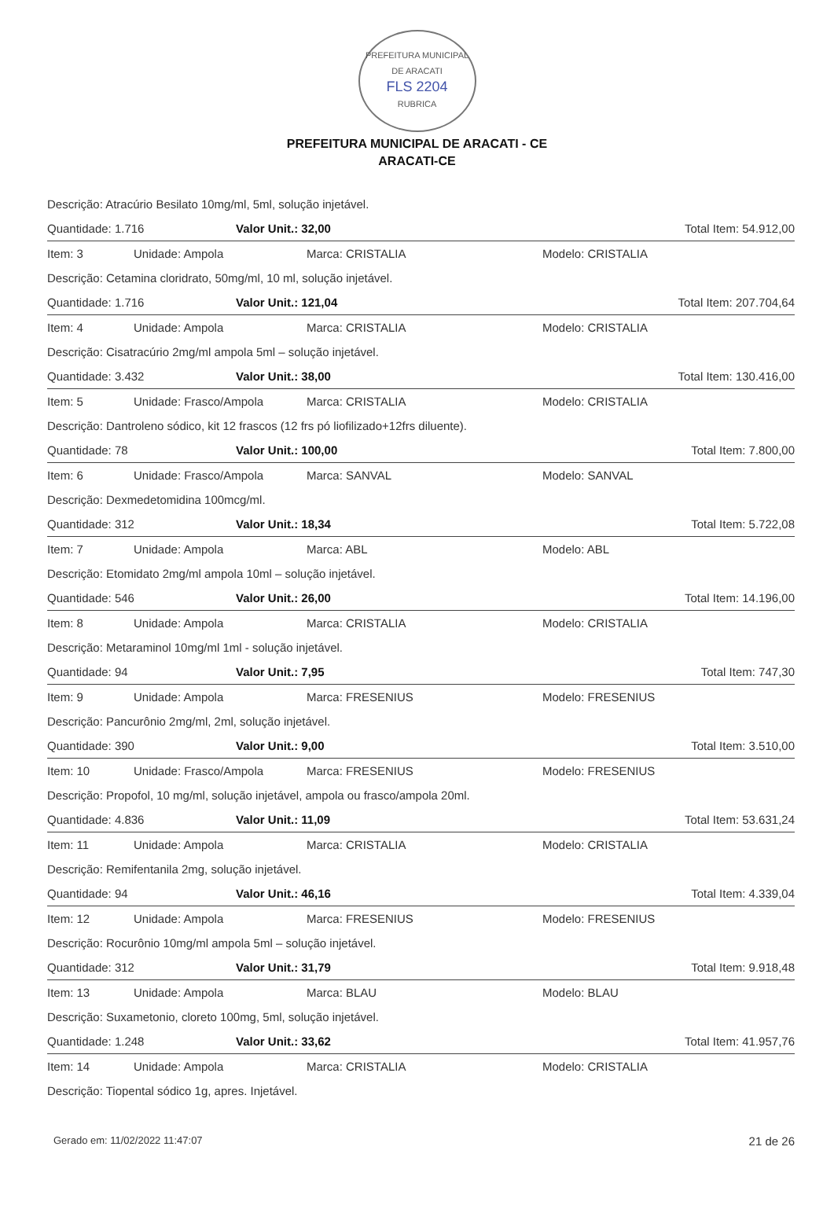PREFEITURA MUNICIPAL DE ARACATI
FLS 2204
RUBRICA
PREFEITURA MUNICIPAL DE ARACATI - CE
ARACATI-CE
Descrição: Atracúrio Besilato 10mg/ml, 5ml, solução injetável.
Quantidade: 1.716 Valor Unit.: 32,00 Total Item: 54.912,00
Item: 3 Unidade: Ampola Marca: CRISTALIA Modelo: CRISTALIA
Descrição: Cetamina cloridrato, 50mg/ml, 10 ml, solução injetável.
Quantidade: 1.716 Valor Unit.: 121,04 Total Item: 207.704,64
Item: 4 Unidade: Ampola Marca: CRISTALIA Modelo: CRISTALIA
Descrição: Cisatracúrio 2mg/ml ampola 5ml – solução injetável.
Quantidade: 3.432 Valor Unit.: 38,00 Total Item: 130.416,00
Item: 5 Unidade: Frasco/Ampola Marca: CRISTALIA Modelo: CRISTALIA
Descrição: Dantroleno sódico, kit 12 frascos (12 frs pó liofilizado+12frs diluente).
Quantidade: 78 Valor Unit.: 100,00 Total Item: 7.800,00
Item: 6 Unidade: Frasco/Ampola Marca: SANVAL Modelo: SANVAL
Descrição: Dexmedetomidina 100mcg/ml.
Quantidade: 312 Valor Unit.: 18,34 Total Item: 5.722,08
Item: 7 Unidade: Ampola Marca: ABL Modelo: ABL
Descrição: Etomidato 2mg/ml ampola 10ml – solução injetável.
Quantidade: 546 Valor Unit.: 26,00 Total Item: 14.196,00
Item: 8 Unidade: Ampola Marca: CRISTALIA Modelo: CRISTALIA
Descrição: Metaraminol 10mg/ml 1ml - solução injetável.
Quantidade: 94 Valor Unit.: 7,95 Total Item: 747,30
Item: 9 Unidade: Ampola Marca: FRESENIUS Modelo: FRESENIUS
Descrição: Pancurônio 2mg/ml, 2ml, solução injetável.
Quantidade: 390 Valor Unit.: 9,00 Total Item: 3.510,00
Item: 10 Unidade: Frasco/Ampola Marca: FRESENIUS Modelo: FRESENIUS
Descrição: Propofol, 10 mg/ml, solução injetável, ampola ou frasco/ampola 20ml.
Quantidade: 4.836 Valor Unit.: 11,09 Total Item: 53.631,24
Item: 11 Unidade: Ampola Marca: CRISTALIA Modelo: CRISTALIA
Descrição: Remifentanila 2mg, solução injetável.
Quantidade: 94 Valor Unit.: 46,16 Total Item: 4.339,04
Item: 12 Unidade: Ampola Marca: FRESENIUS Modelo: FRESENIUS
Descrição: Rocurônio 10mg/ml ampola 5ml – solução injetável.
Quantidade: 312 Valor Unit.: 31,79 Total Item: 9.918,48
Item: 13 Unidade: Ampola Marca: BLAU Modelo: BLAU
Descrição: Suxametonio, cloreto 100mg, 5ml, solução injetável.
Quantidade: 1.248 Valor Unit.: 33,62 Total Item: 41.957,76
Item: 14 Unidade: Ampola Marca: CRISTALIA Modelo: CRISTALIA
Descrição: Tiopental sódico 1g, apres. Injetável.
Gerado em: 11/02/2022 11:47:07 21 de 26